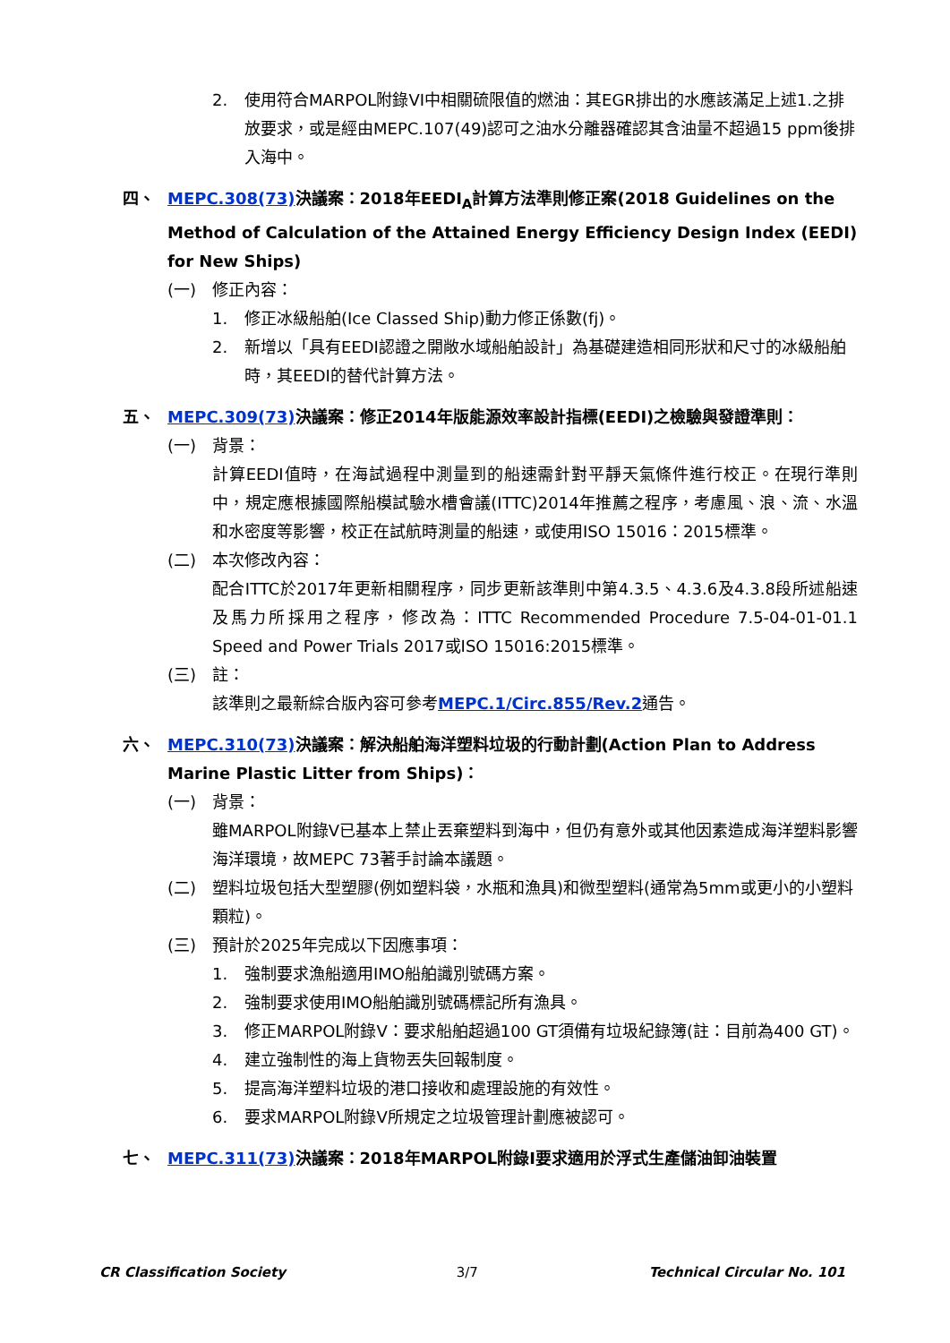2. 使用符合MARPOL附錄VI中相關硫限值的燃油：其EGR排出的水應該滿足上述1.之排放要求，或是經由MEPC.107(49)認可之油水分離器確認其含油量不超過15 ppm後排入海中。
四、 MEPC.308(73) 決議案：2018年EEDI<sub>A</sub>計算方法準則修正案(2018 Guidelines on the Method of Calculation of the Attained Energy Efficiency Design Index (EEDI) for New Ships)
(一) 修正內容：
1. 修正冰級船舶(Ice Classed Ship)動力修正係數(fj)。
2. 新增以「具有EEDI認證之開敞水域船舶設計」為基礎建造相同形狀和尺寸的冰級船舶時，其EEDI的替代計算方法。
五、 MEPC.309(73) 決議案：修正2014年版能源效率設計指標(EEDI)之檢驗與發證準則：
(一) 背景：
計算EEDI值時，在海試過程中測量到的船速需針對平靜天氣條件進行校正。在現行準則中，規定應根據國際船模試驗水槽會議(ITTC)2014年推薦之程序，考慮風、浪、流、水溫和水密度等影響，校正在試航時測量的船速，或使用ISO 15016：2015標準。
(二) 本次修改內容：
配合ITTC於2017年更新相關程序，同步更新該準則中第4.3.5、4.3.6及4.3.8段所述船速及馬力所採用之程序，修改為：ITTC Recommended Procedure 7.5-04-01-01.1 Speed and Power Trials 2017或ISO 15016:2015標準。
(三) 註：
該準則之最新綜合版內容可參考MEPC.1/Circ.855/Rev.2通告。
六、 MEPC.310(73) 決議案：解決船舶海洋塑料垃圾的行動計劃(Action Plan to Address Marine Plastic Litter from Ships)：
(一) 背景：
雖MARPOL附錄V已基本上禁止丟棄塑料到海中，但仍有意外或其他因素造成海洋塑料影響海洋環境，故MEPC 73著手討論本議題。
(二) 塑料垃圾包括大型塑膠(例如塑料袋，水瓶和漁具)和微型塑料(通常為5mm或更小的小塑料顆粒)。
(三) 預計於2025年完成以下因應事項：
1. 強制要求漁船適用IMO船舶識別號碼方案。
2. 強制要求使用IMO船舶識別號碼標記所有漁具。
3. 修正MARPOL附錄V：要求船舶超過100 GT須備有垃圾紀錄簿(註：目前為400 GT)。
4. 建立強制性的海上貨物丟失回報制度。
5. 提高海洋塑料垃圾的港口接收和處理設施的有效性。
6. 要求MARPOL附錄V所規定之垃圾管理計劃應被認可。
七、 MEPC.311(73) 決議案：2018年MARPOL附錄I要求適用於浮式生產儲油卸油裝置
CR Classification Society 3/7 Technical Circular No. 101